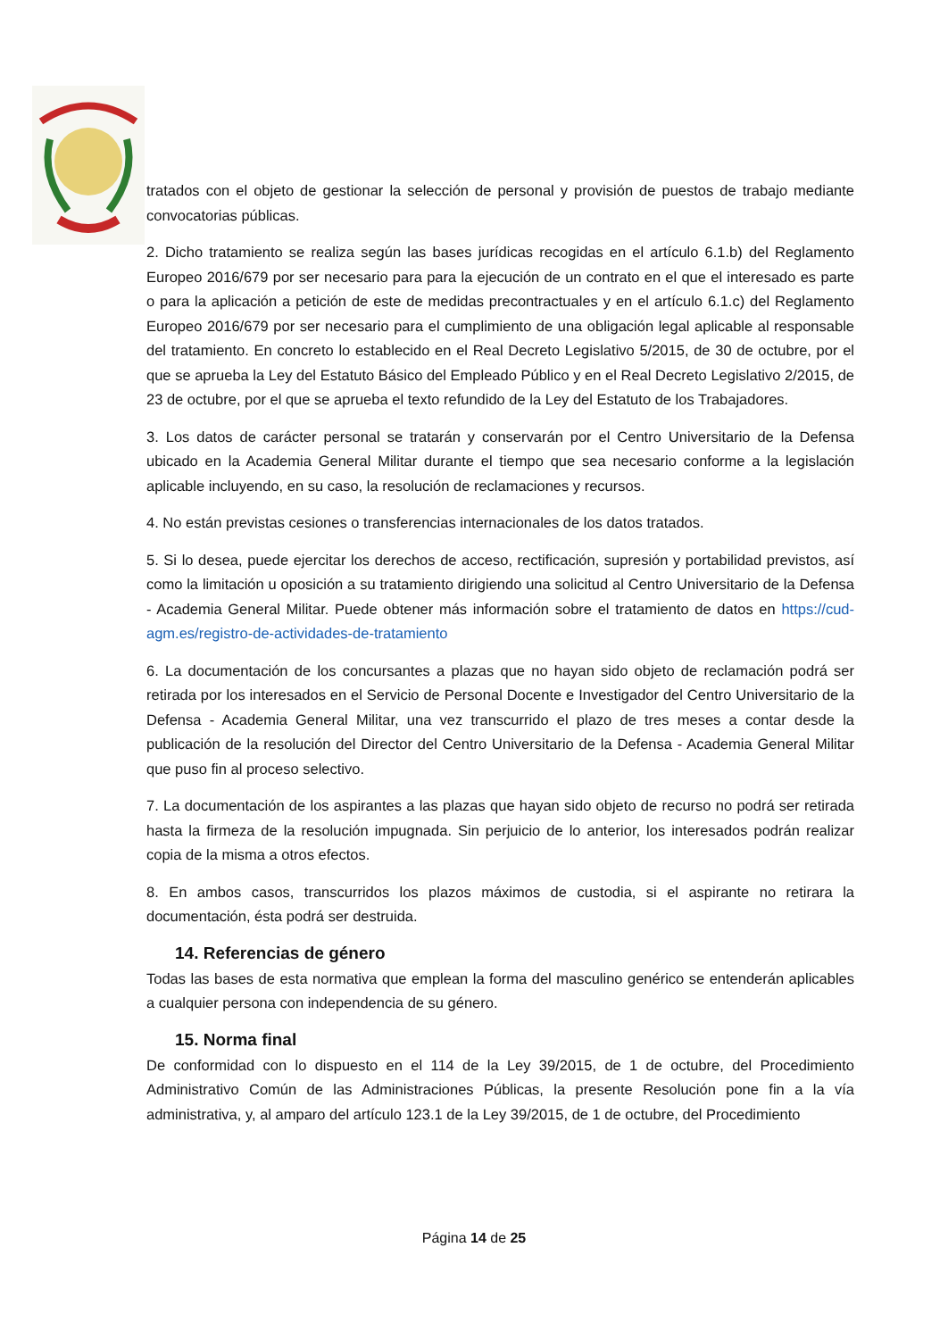tratados con el objeto de gestionar la selección de personal y provisión de puestos de trabajo mediante convocatorias públicas.
2. Dicho tratamiento se realiza según las bases jurídicas recogidas en el artículo 6.1.b) del Reglamento Europeo 2016/679 por ser necesario para para la ejecución de un contrato en el que el interesado es parte o para la aplicación a petición de este de medidas precontractuales y en el artículo 6.1.c) del Reglamento Europeo 2016/679 por ser necesario para el cumplimiento de una obligación legal aplicable al responsable del tratamiento. En concreto lo establecido en el Real Decreto Legislativo 5/2015, de 30 de octubre, por el que se aprueba la Ley del Estatuto Básico del Empleado Público y en el Real Decreto Legislativo 2/2015, de 23 de octubre, por el que se aprueba el texto refundido de la Ley del Estatuto de los Trabajadores.
3. Los datos de carácter personal se tratarán y conservarán por el Centro Universitario de la Defensa ubicado en la Academia General Militar durante el tiempo que sea necesario conforme a la legislación aplicable incluyendo, en su caso, la resolución de reclamaciones y recursos.
4. No están previstas cesiones o transferencias internacionales de los datos tratados.
5. Si lo desea, puede ejercitar los derechos de acceso, rectificación, supresión y portabilidad previstos, así como la limitación u oposición a su tratamiento dirigiendo una solicitud al Centro Universitario de la Defensa - Academia General Militar. Puede obtener más información sobre el tratamiento de datos en https://cud-agm.es/registro-de-actividades-de-tratamiento
6. La documentación de los concursantes a plazas que no hayan sido objeto de reclamación podrá ser retirada por los interesados en el Servicio de Personal Docente e Investigador del Centro Universitario de la Defensa - Academia General Militar, una vez transcurrido el plazo de tres meses a contar desde la publicación de la resolución del Director del Centro Universitario de la Defensa - Academia General Militar que puso fin al proceso selectivo.
7. La documentación de los aspirantes a las plazas que hayan sido objeto de recurso no podrá ser retirada hasta la firmeza de la resolución impugnada. Sin perjuicio de lo anterior, los interesados podrán realizar copia de la misma a otros efectos.
8. En ambos casos, transcurridos los plazos máximos de custodia, si el aspirante no retirara la documentación, ésta podrá ser destruida.
14. Referencias de género
Todas las bases de esta normativa que emplean la forma del masculino genérico se entenderán aplicables a cualquier persona con independencia de su género.
15. Norma final
De conformidad con lo dispuesto en el 114 de la Ley 39/2015, de 1 de octubre, del Procedimiento Administrativo Común de las Administraciones Públicas, la presente Resolución pone fin a la vía administrativa, y, al amparo del artículo 123.1 de la Ley 39/2015, de 1 de octubre, del Procedimiento
Página 14 de 25